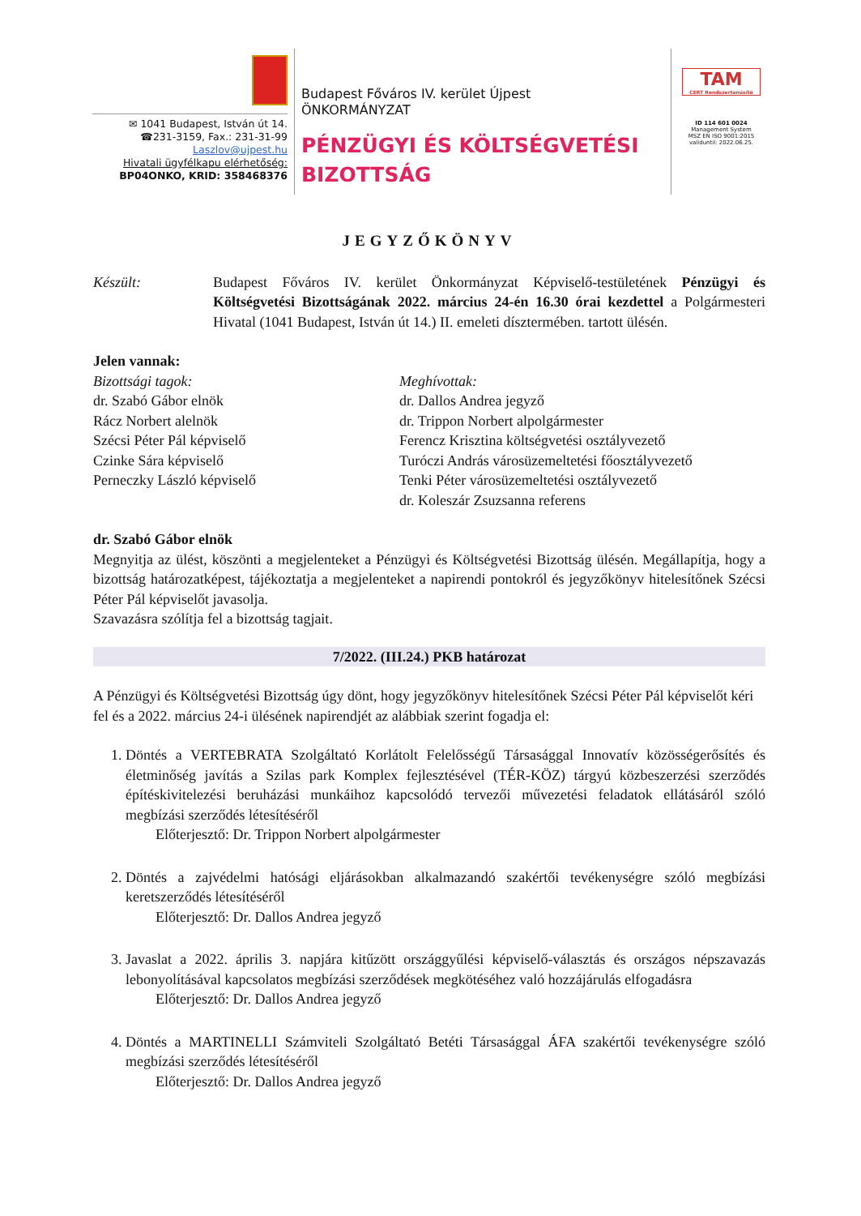✉ 1041 Budapest, István út 14.
☎231-3159, Fax.: 231-31-99
Laszlov@ujpest.hu
Hivatali ügyfélkapu elérhetőség:
BP04ONKO, KRID: 358468376
Budapest Főváros IV. kerület Újpest
ÖNKORMÁNYZAT
PÉNZÜGYI ÉS KÖLTSÉGVETÉSI
BIZOTTSÁG
TAM
CERT Rendszertanúsító
ID 114 601 0024
Management System
MSZ EN ISO 9001:2015
validuntil: 2022.06.25.
JEGYZŐKÖNYV
Készült: Budapest Főváros IV. kerület Önkormányzat Képviselő-testületének Pénzügyi és Költségvetési Bizottságának 2022. március 24-én 16.30 órai kezdettel a Polgármesteri Hivatal (1041 Budapest, István út 14.) II. emeleti dísztermében. tartott ülésén.
Jelen vannak:
Bizottsági tagok:
dr. Szabó Gábor elnök
Rácz Norbert alelnök
Szécsi Péter Pál képviselő
Czinke Sára képviselő
Perneczky László képviselő
Meghívottak:
dr. Dallos Andrea jegyző
dr. Trippon Norbert alpolgármester
Ferencz Krisztina költségvetési osztályvezető
Turóczi András városüzemeltetési főosztályvezető
Tenki Péter városüzemeltetési osztályvezető
dr. Koleszár Zsuzsanna referens
dr. Szabó Gábor elnök
Megnyitja az ülést, köszönti a megjelenteket a Pénzügyi és Költségvetési Bizottság ülésén. Megállapítja, hogy a bizottság határozatképest, tájékoztatja a megjelenteket a napirendi pontokról és jegyzőkönyv hitelesítőnek Szécsi Péter Pál képviselőt javasolja.
Szavazásra szólítja fel a bizottság tagjait.
7/2022. (III.24.) PKB határozat
A Pénzügyi és Költségvetési Bizottság úgy dönt, hogy jegyzőkönyv hitelesítőnek Szécsi Péter Pál képviselőt kéri fel és a 2022. március 24-i ülésének napirendjét az alábbiak szerint fogadja el:
1. Döntés a VERTEBRATA Szolgáltató Korlátolt Felelősségű Társasággal Innovatív közösségerősítés és életminőség javítás a Szilas park Komplex fejlesztésével (TÉR-KÖZ) tárgyú közbeszerzési szerződés építéskivitelezési beruházási munkáihoz kapcsolódó tervezői művezetési feladatok ellátásáról szóló megbízási szerződés létesítéséről
Előterjesztő: Dr. Trippon Norbert alpolgármester
2. Döntés a zajvédelmi hatósági eljárásokban alkalmazandó szakértői tevékenységre szóló megbízási keretszerződés létesítéséről
Előterjesztő: Dr. Dallos Andrea jegyző
3. Javaslat a 2022. április 3. napjára kitűzött országgyűlési képviselő-választás és országos népszavazás lebonyolításával kapcsolatos megbízási szerződések megkötéséhez való hozzájárulás elfogadásra
Előterjesztő: Dr. Dallos Andrea jegyző
4. Döntés a MARTINELLI Számviteli Szolgáltató Betéti Társasággal ÁFA szakértői tevékenységre szóló megbízási szerződés létesítéséről
Előterjesztő: Dr. Dallos Andrea jegyző